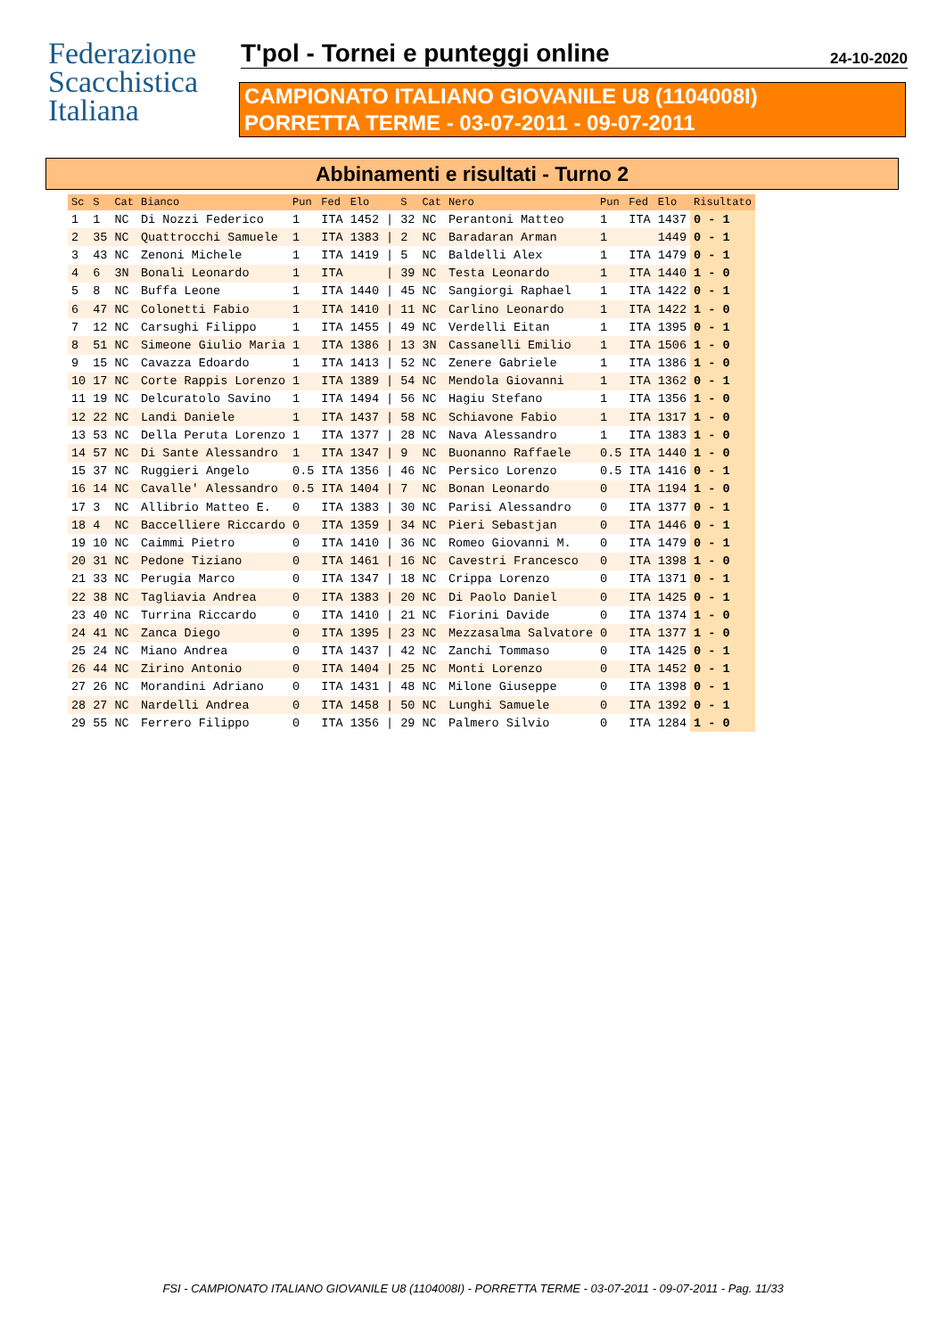Federazione
Scacchistica
Italiana
T'pol - Tornei e punteggi online
24-10-2020
CAMPIONATO ITALIANO GIOVANILE U8 (1104008I)
PORRETTA TERME - 03-07-2011 - 09-07-2011
Abbinamenti e risultati - Turno 2
| Sc | S | Cat | Bianco | Pun | Fed | Elo | | S | Cat | Nero | Pun | Fed | Elo | Risultato |
| --- | --- | --- | --- | --- | --- | --- | --- | --- | --- | --- | --- | --- | --- | --- |
| 1 | 1 | NC | Di Nozzi Federico | 1 | ITA | 1452 | / | 32 | NC | Perantoni Matteo | 1 | ITA | 1437 | 0 - 1 |
| 2 | 35 | NC | Quattrocchi Samuele | 1 | ITA | 1383 | / | 2 | NC | Baradaran Arman | 1 | | 1449 | 0 - 1 |
| 3 | 43 | NC | Zenoni Michele | 1 | ITA | 1419 | / | 5 | NC | Baldelli Alex | 1 | ITA | 1479 | 0 - 1 |
| 4 | 6 | 3N | Bonali Leonardo | 1 | ITA | | / | 39 | NC | Testa Leonardo | 1 | ITA | 1440 | 1 - 0 |
| 5 | 8 | NC | Buffa Leone | 1 | ITA | 1440 | / | 45 | NC | Sangiorgi Raphael | 1 | ITA | 1422 | 0 - 1 |
| 6 | 47 | NC | Colonetti Fabio | 1 | ITA | 1410 | / | 11 | NC | Carlino Leonardo | 1 | ITA | 1422 | 1 - 0 |
| 7 | 12 | NC | Carsughi Filippo | 1 | ITA | 1455 | / | 49 | NC | Verdelli Eitan | 1 | ITA | 1395 | 0 - 1 |
| 8 | 51 | NC | Simeone Giulio Maria | 1 | ITA | 1386 | / | 13 | 3N | Cassanelli Emilio | 1 | ITA | 1506 | 1 - 0 |
| 9 | 15 | NC | Cavazza Edoardo | 1 | ITA | 1413 | / | 52 | NC | Zenere Gabriele | 1 | ITA | 1386 | 1 - 0 |
| 10 | 17 | NC | Corte Rappis Lorenzo | 1 | ITA | 1389 | / | 54 | NC | Mendola Giovanni | 1 | ITA | 1362 | 0 - 1 |
| 11 | 19 | NC | Delcuratolo Savino | 1 | ITA | 1494 | / | 56 | NC | Hagiu Stefano | 1 | ITA | 1356 | 1 - 0 |
| 12 | 22 | NC | Landi Daniele | 1 | ITA | 1437 | / | 58 | NC | Schiavone Fabio | 1 | ITA | 1317 | 1 - 0 |
| 13 | 53 | NC | Della Peruta Lorenzo | 1 | ITA | 1377 | / | 28 | NC | Nava Alessandro | 1 | ITA | 1383 | 1 - 0 |
| 14 | 57 | NC | Di Sante Alessandro | 1 | ITA | 1347 | / | 9 | NC | Buonanno Raffaele | 0.5 | ITA | 1440 | 1 - 0 |
| 15 | 37 | NC | Ruggieri Angelo | 0.5 | ITA | 1356 | / | 46 | NC | Persico Lorenzo | 0.5 | ITA | 1416 | 0 - 1 |
| 16 | 14 | NC | Cavalle' Alessandro | 0.5 | ITA | 1404 | / | 7 | NC | Bonan Leonardo | 0 | ITA | 1194 | 1 - 0 |
| 17 | 3 | NC | Allibrio Matteo E. | 0 | ITA | 1383 | / | 30 | NC | Parisi Alessandro | 0 | ITA | 1377 | 0 - 1 |
| 18 | 4 | NC | Baccelliere Riccardo | 0 | ITA | 1359 | / | 34 | NC | Pieri Sebastjan | 0 | ITA | 1446 | 0 - 1 |
| 19 | 10 | NC | Caimmi Pietro | 0 | ITA | 1410 | / | 36 | NC | Romeo Giovanni M. | 0 | ITA | 1479 | 0 - 1 |
| 20 | 31 | NC | Pedone Tiziano | 0 | ITA | 1461 | / | 16 | NC | Cavestri Francesco | 0 | ITA | 1398 | 1 - 0 |
| 21 | 33 | NC | Perugia Marco | 0 | ITA | 1347 | / | 18 | NC | Crippa Lorenzo | 0 | ITA | 1371 | 0 - 1 |
| 22 | 38 | NC | Tagliavia Andrea | 0 | ITA | 1383 | / | 20 | NC | Di Paolo Daniel | 0 | ITA | 1425 | 0 - 1 |
| 23 | 40 | NC | Turrina Riccardo | 0 | ITA | 1410 | / | 21 | NC | Fiorini Davide | 0 | ITA | 1374 | 1 - 0 |
| 24 | 41 | NC | Zanca Diego | 0 | ITA | 1395 | / | 23 | NC | Mezzasalma Salvatore | 0 | ITA | 1377 | 1 - 0 |
| 25 | 24 | NC | Miano Andrea | 0 | ITA | 1437 | / | 42 | NC | Zanchi Tommaso | 0 | ITA | 1425 | 0 - 1 |
| 26 | 44 | NC | Zirino Antonio | 0 | ITA | 1404 | / | 25 | NC | Monti Lorenzo | 0 | ITA | 1452 | 0 - 1 |
| 27 | 26 | NC | Morandini Adriano | 0 | ITA | 1431 | / | 48 | NC | Milone Giuseppe | 0 | ITA | 1398 | 0 - 1 |
| 28 | 27 | NC | Nardelli Andrea | 0 | ITA | 1458 | / | 50 | NC | Lunghi Samuele | 0 | ITA | 1392 | 0 - 1 |
| 29 | 55 | NC | Ferrero Filippo | 0 | ITA | 1356 | / | 29 | NC | Palmero Silvio | 0 | ITA | 1284 | 1 - 0 |
FSI - CAMPIONATO ITALIANO GIOVANILE U8 (1104008I) - PORRETTA TERME - 03-07-2011 - 09-07-2011 - Pag. 11/33